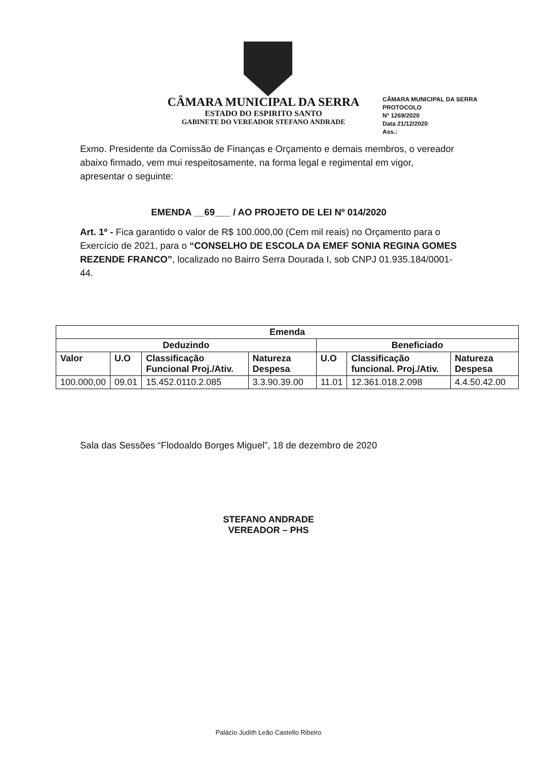CÂMARA MUNICIPAL DA SERRA
ESTADO DO ESPIRITO SANTO
GABINETE DO VEREADOR STEFANO ANDRADE
CÂMARA MUNICIPAL DA SERRA
PROTOCOLO
Nº 1269/2020
Data 21/12/2020
Ass.:
Exmo. Presidente da Comissão de Finanças e Orçamento e demais membros, o vereador abaixo firmado, vem mui respeitosamente, na forma legal e regimental em vigor, apresentar o seguinte:
EMENDA __69___ / AO PROJETO DE LEI Nº 014/2020
Art. 1º - Fica garantido o valor de R$ 100.000,00 (Cem mil reais) no Orçamento para o Exercício de 2021, para o “CONSELHO DE ESCOLA DA EMEF SONIA REGINA GOMES REZENDE FRANCO”, localizado no Bairro Serra Dourada I, sob CNPJ 01.935.184/0001-44.
| Emenda | | | | | | |
| --- | --- | --- | --- | --- | --- | --- |
| Deduzindo | | | | Beneficiado | | |
| Valor | U.O | Classificação Funcional Proj./Ativ. | Natureza Despesa | U.O | Classificação funcional. Proj./Ativ. | Natureza Despesa |
| 100.000,00 | 09.01 | 15.452.0110.2.085 | 3.3.90.39.00 | 11.01 | 12.361.018.2.098 | 4.4.50.42.00 |
Sala das Sessões “Flodoaldo Borges Miguel”, 18 de dezembro de 2020
STEFANO ANDRADE
VEREADOR – PHS
Palácio Judith Leão Castello Ribeiro